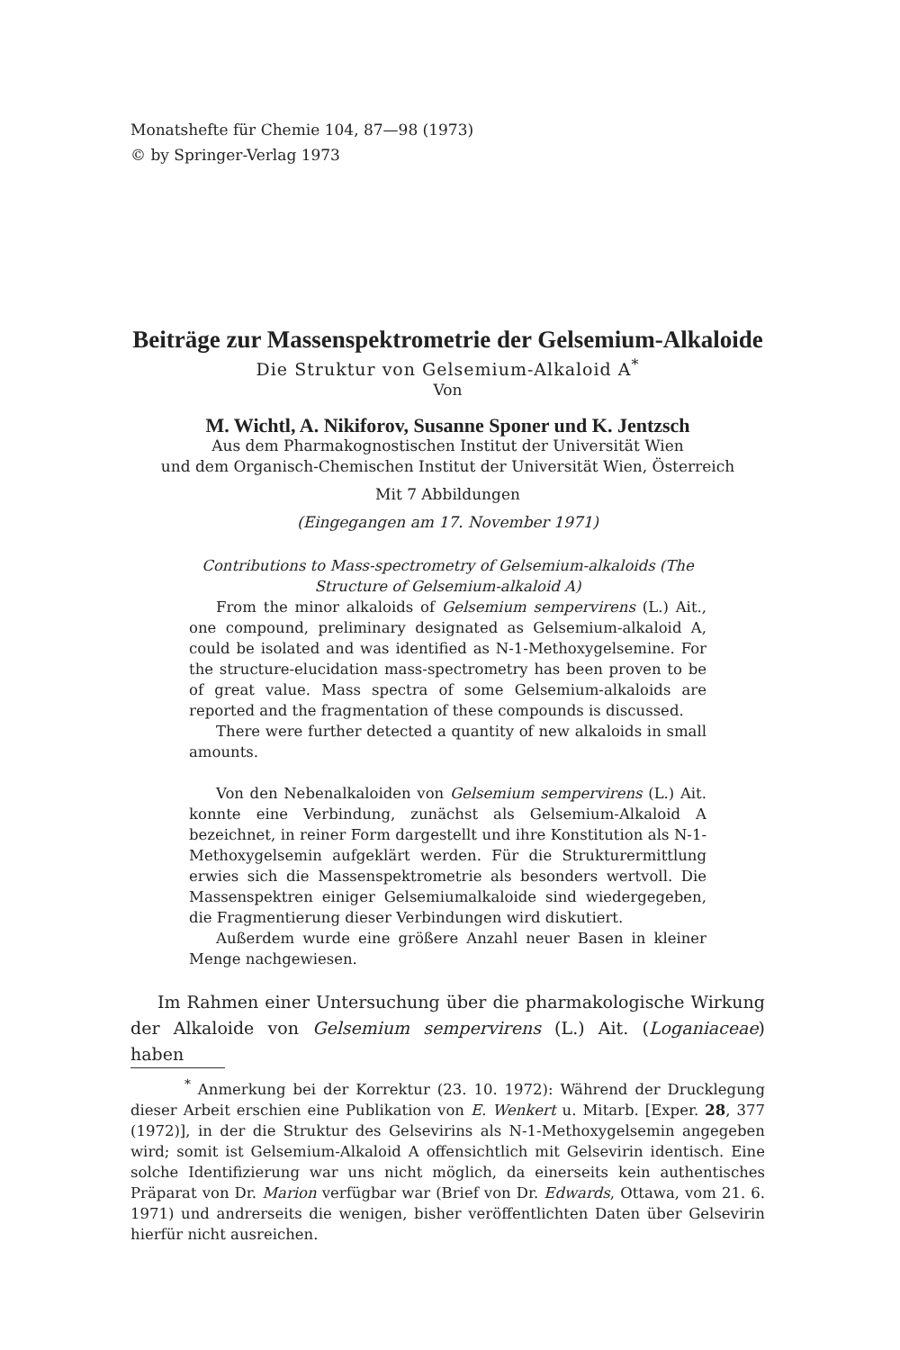Monatshefte für Chemie 104, 87—98 (1973)
© by Springer-Verlag 1973
Beiträge zur Massenspektrometrie der Gelsemium-Alkaloide
Die Struktur von Gelsemium-Alkaloid A<sup>*</sup>
Von
M. Wichtl, A. Nikiforov, Susanne Sponer und K. Jentzsch
Aus dem Pharmakognostischen Institut der Universität Wien
und dem Organisch-Chemischen Institut der Universität Wien, Österreich
Mit 7 Abbildungen
(Eingegangen am 17. November 1971)
Contributions to Mass-spectrometry of Gelsemium-alkaloids (The Structure of Gelsemium-alkaloid A)
From the minor alkaloids of Gelsemium sempervirens (L.) Ait., one compound, preliminary designated as Gelsemium-alkaloid A, could be isolated and was identified as N-1-Methoxygelsemine. For the structure-elucidation mass-spectrometry has been proven to be of great value. Mass spectra of some Gelsemium-alkaloids are reported and the fragmentation of these compounds is discussed.
There were further detected a quantity of new alkaloids in small amounts.
Von den Nebenalkaloiden von Gelsemium sempervirens (L.) Ait. konnte eine Verbindung, zunächst als Gelsemium-Alkaloid A bezeichnet, in reiner Form dargestellt und ihre Konstitution als N-1-Methoxygelsemin aufgeklärt werden. Für die Strukturermittlung erwies sich die Massenspektrometrie als besonders wertvoll. Die Massenspektren einiger Gelsemiumalkaloide sind wiedergegeben, die Fragmentierung dieser Verbindungen wird diskutiert.
Außerdem wurde eine größere Anzahl neuer Basen in kleiner Menge nachgewiesen.
Im Rahmen einer Untersuchung über die pharmakologische Wirkung der Alkaloide von Gelsemium sempervirens (L.) Ait. (Loganiaceae) haben
<sup>*</sup> Anmerkung bei der Korrektur (23. 10. 1972): Während der Drucklegung dieser Arbeit erschien eine Publikation von E. Wenkert u. Mitarb. [Exper. 28, 377 (1972)], in der die Struktur des Gelsevirins als N-1-Methoxygelsemin angegeben wird; somit ist Gelsemium-Alkaloid A offensichtlich mit Gelsevirin identisch. Eine solche Identifizierung war uns nicht möglich, da einerseits kein authentisches Präparat von Dr. Marion verfügbar war (Brief von Dr. Edwards, Ottawa, vom 21. 6. 1971) und andrerseits die wenigen, bisher veröffentlichten Daten über Gelsevirin hierfür nicht ausreichen.